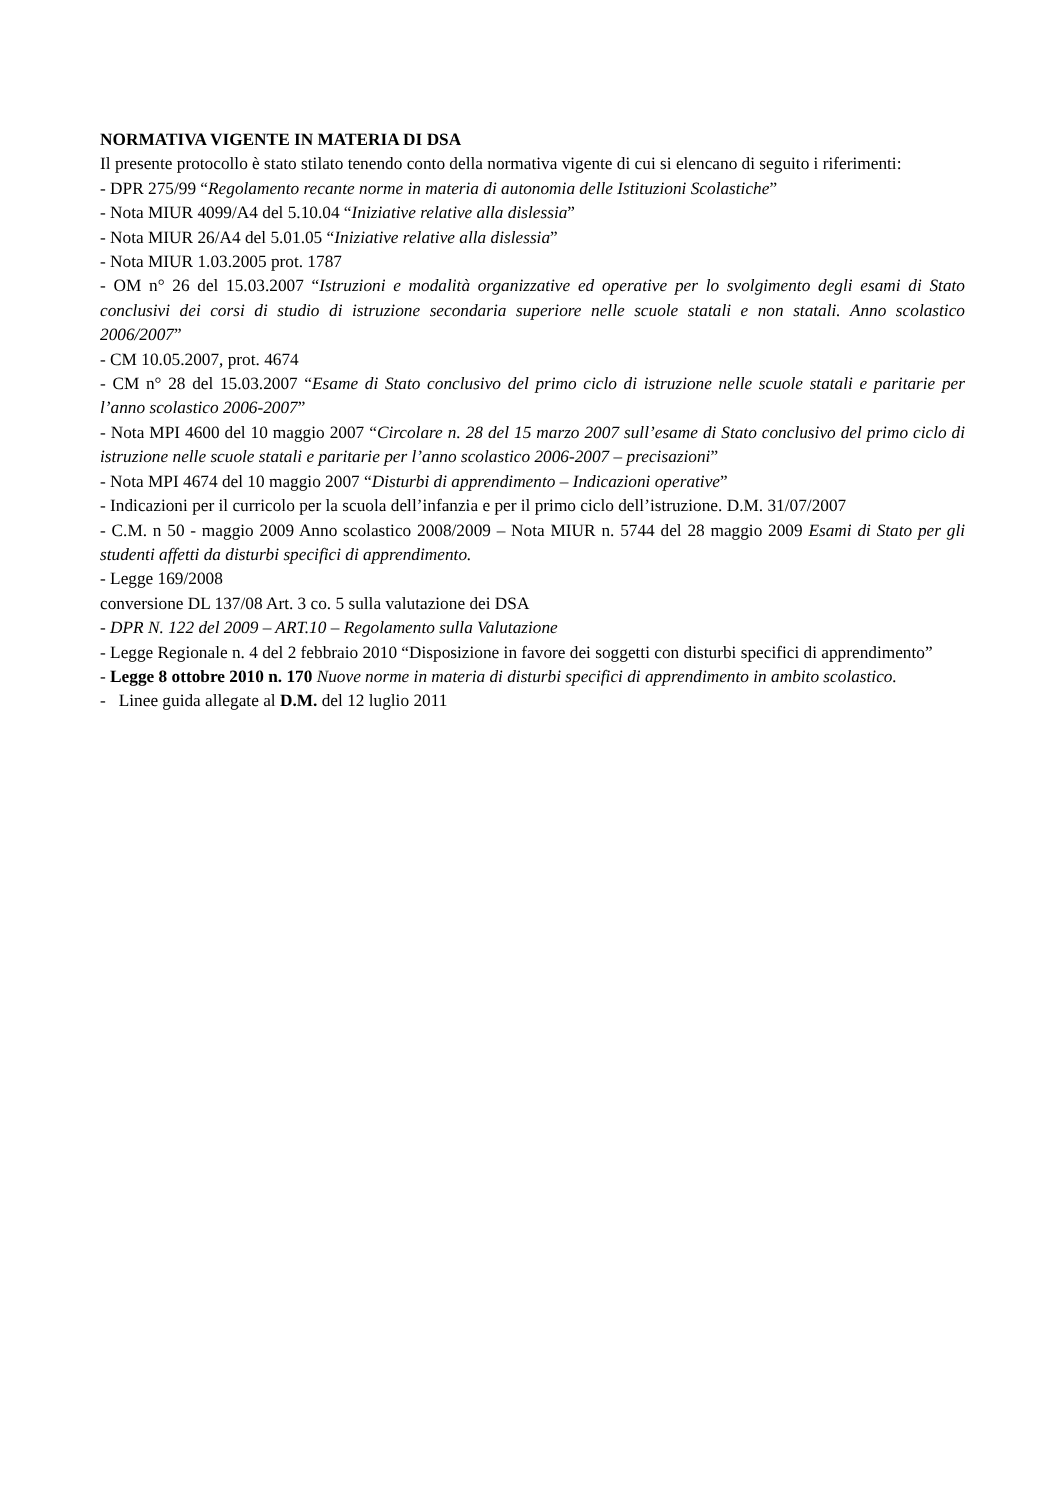NORMATIVA VIGENTE IN MATERIA DI DSA
Il presente protocollo è stato stilato tenendo conto della normativa vigente di cui si elencano di seguito i riferimenti:
- DPR 275/99 “Regolamento recante norme in materia di autonomia delle Istituzioni Scolastiche”
- Nota MIUR 4099/A4 del 5.10.04 “Iniziative relative alla dislessia”
- Nota MIUR 26/A4 del 5.01.05 “Iniziative relative alla dislessia”
- Nota MIUR 1.03.2005 prot. 1787
- OM n° 26 del 15.03.2007 “Istruzioni e modalità organizzative ed operative per lo svolgimento degli esami di Stato conclusivi dei corsi di studio di istruzione secondaria superiore nelle scuole statali e non statali. Anno scolastico 2006/2007”
- CM 10.05.2007, prot. 4674
- CM n° 28 del 15.03.2007 “Esame di Stato conclusivo del primo ciclo di istruzione nelle scuole statali e paritarie per l’anno scolastico 2006-2007”
- Nota MPI 4600 del 10 maggio 2007 “Circolare n. 28 del 15 marzo 2007 sull’esame di Stato conclusivo del primo ciclo di istruzione nelle scuole statali e paritarie per l’anno scolastico 2006-2007 – precisazioni”
- Nota MPI 4674 del 10 maggio 2007 “Disturbi di apprendimento – Indicazioni operative”
- Indicazioni per il curricolo per la scuola dell’infanzia e per il primo ciclo dell’istruzione. D.M. 31/07/2007
- C.M. n 50 - maggio 2009 Anno scolastico 2008/2009 – Nota MIUR n. 5744 del 28 maggio 2009 Esami di Stato per gli studenti affetti da disturbi specifici di apprendimento.
- Legge 169/2008
conversione DL 137/08 Art. 3 co. 5 sulla valutazione dei DSA
- DPR N. 122 del 2009 – ART.10 – Regolamento sulla Valutazione
- Legge Regionale n. 4 del 2 febbraio 2010 “Disposizione in favore dei soggetti con disturbi specifici di apprendimento”
- Legge 8 ottobre 2010 n. 170 Nuove norme in materia di disturbi specifici di apprendimento in ambito scolastico.
- Linee guida allegate al D.M. del 12 luglio 2011